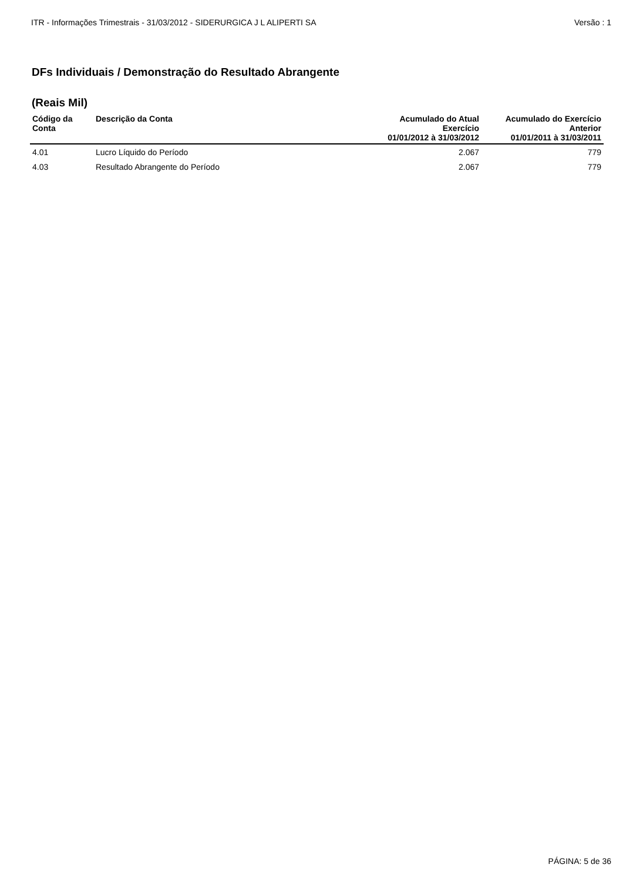ITR - Informações Trimestrais - 31/03/2012 - SIDERURGICA J L ALIPERTI SA Versão : 1
DFs Individuais / Demonstração do Resultado Abrangente
(Reais Mil)
| Código da Conta | Descrição da Conta | Acumulado do Atual Exercício 01/01/2012 à 31/03/2012 | Acumulado do Exercício Anterior 01/01/2011 à 31/03/2011 |
| --- | --- | --- | --- |
| 4.01 | Lucro Líquido do Período | 2.067 | 779 |
| 4.03 | Resultado Abrangente do Período | 2.067 | 779 |
PÁGINA: 5 de 36